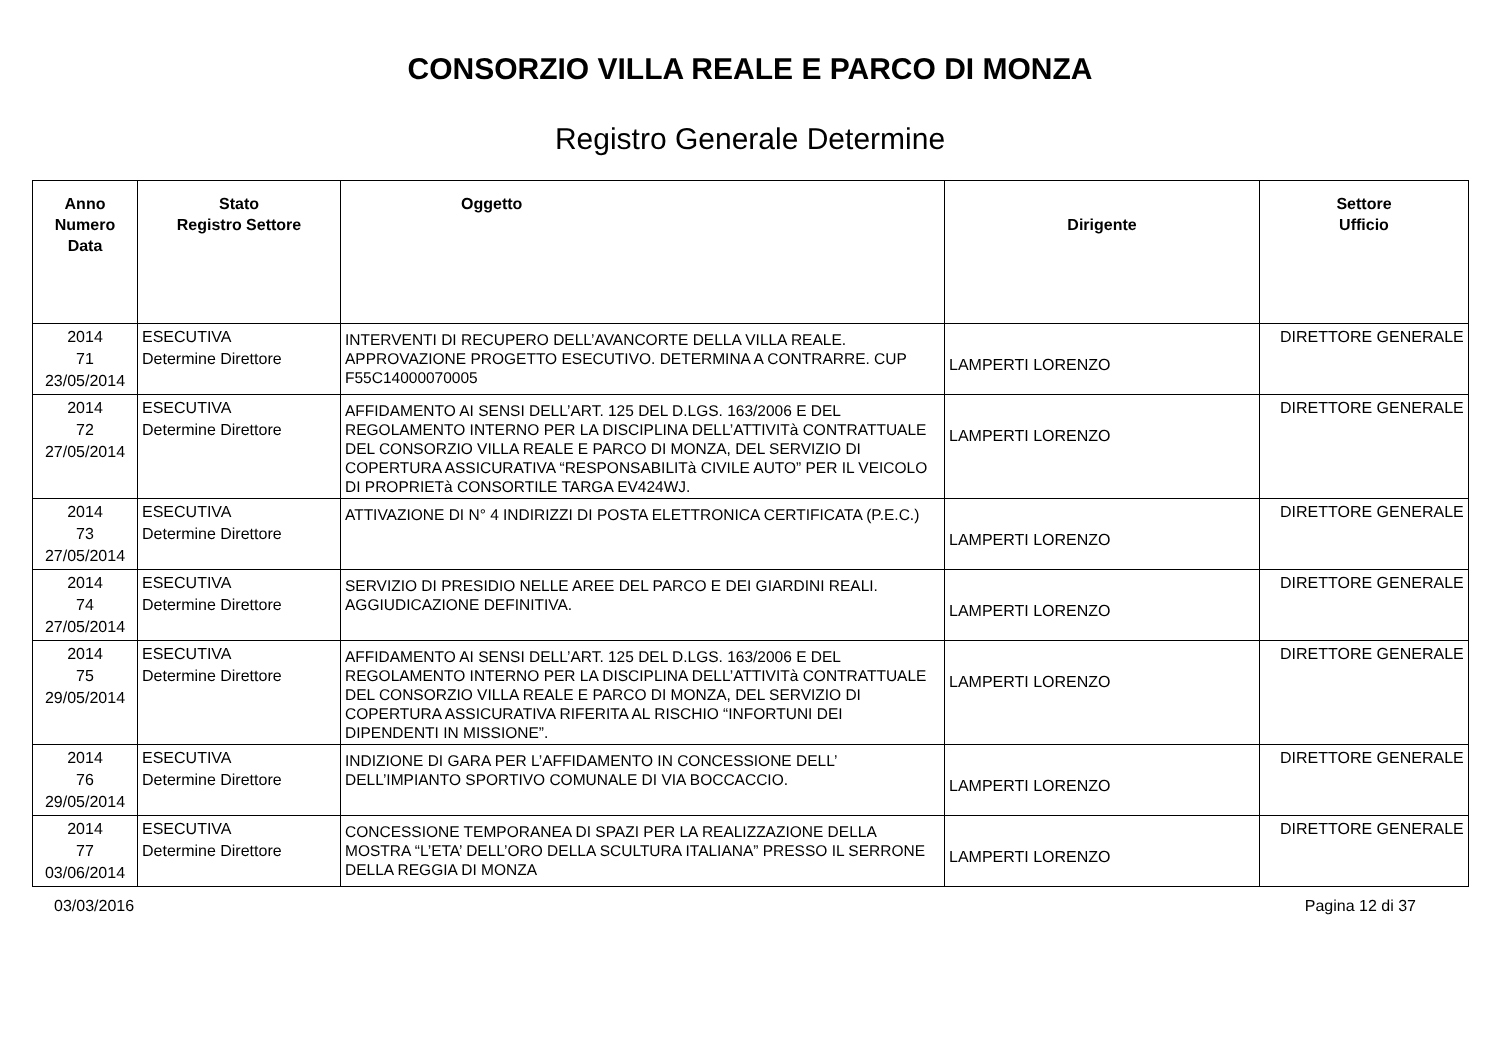CONSORZIO VILLA REALE E PARCO DI MONZA
Registro Generale Determine
| Anno Numero Data | Stato Registro Settore | Oggetto | Dirigente | Settore Ufficio |
| --- | --- | --- | --- | --- |
| 2014 71 23/05/2014 | ESECUTIVA Determine Direttore | INTERVENTI DI RECUPERO DELL’AVANCORTE DELLA VILLA REALE. APPROVAZIONE PROGETTO ESECUTIVO. DETERMINA A CONTRARRE. CUP F55C14000070005 | LAMPERTI LORENZO | DIRETTORE GENERALE |
| 2014 72 27/05/2014 | ESECUTIVA Determine Direttore | AFFIDAMENTO AI SENSI DELL’ART. 125 DEL D.LGS. 163/2006 E DEL REGOLAMENTO INTERNO PER LA DISCIPLINA DELL’ATTIVITà CONTRATTUALE DEL CONSORZIO VILLA REALE E PARCO DI MONZA, DEL SERVIZIO DI COPERTURA ASSICURATIVA “RESPONSABILITà CIVILE AUTO” PER IL VEICOLO DI PROPRIETà CONSORTILE TARGA EV424WJ. | LAMPERTI LORENZO | DIRETTORE GENERALE |
| 2014 73 27/05/2014 | ESECUTIVA Determine Direttore | ATTIVAZIONE DI N° 4 INDIRIZZI DI POSTA ELETTRONICA CERTIFICATA (P.E.C.) | LAMPERTI LORENZO | DIRETTORE GENERALE |
| 2014 74 27/05/2014 | ESECUTIVA Determine Direttore | SERVIZIO DI PRESIDIO NELLE AREE DEL PARCO E DEI GIARDINI REALI. AGGIUDICAZIONE DEFINITIVA. | LAMPERTI LORENZO | DIRETTORE GENERALE |
| 2014 75 29/05/2014 | ESECUTIVA Determine Direttore | AFFIDAMENTO AI SENSI DELL’ART. 125 DEL D.LGS. 163/2006 E DEL REGOLAMENTO INTERNO PER LA DISCIPLINA DELL’ATTIVITà CONTRATTUALE DEL CONSORZIO VILLA REALE E PARCO DI MONZA, DEL SERVIZIO DI COPERTURA ASSICURATIVA RIFERITA AL RISCHIO “INFORTUNI DEI DIPENDENTI IN MISSIONE”. | LAMPERTI LORENZO | DIRETTORE GENERALE |
| 2014 76 29/05/2014 | ESECUTIVA Determine Direttore | INDIZIONE DI GARA PER L’AFFIDAMENTO IN CONCESSIONE DELL’ DELL’IMPIANTO SPORTIVO COMUNALE DI VIA BOCCACCIO. | LAMPERTI LORENZO | DIRETTORE GENERALE |
| 2014 77 03/06/2014 | ESECUTIVA Determine Direttore | CONCESSIONE TEMPORANEA DI SPAZI PER LA REALIZZAZIONE DELLA MOSTRA “L’ETA’ DELL’ORO DELLA SCULTURA ITALIANA” PRESSO IL SERRONE DELLA REGGIA DI MONZA | LAMPERTI LORENZO | DIRETTORE GENERALE |
03/03/2016 Pagina 12 di 37